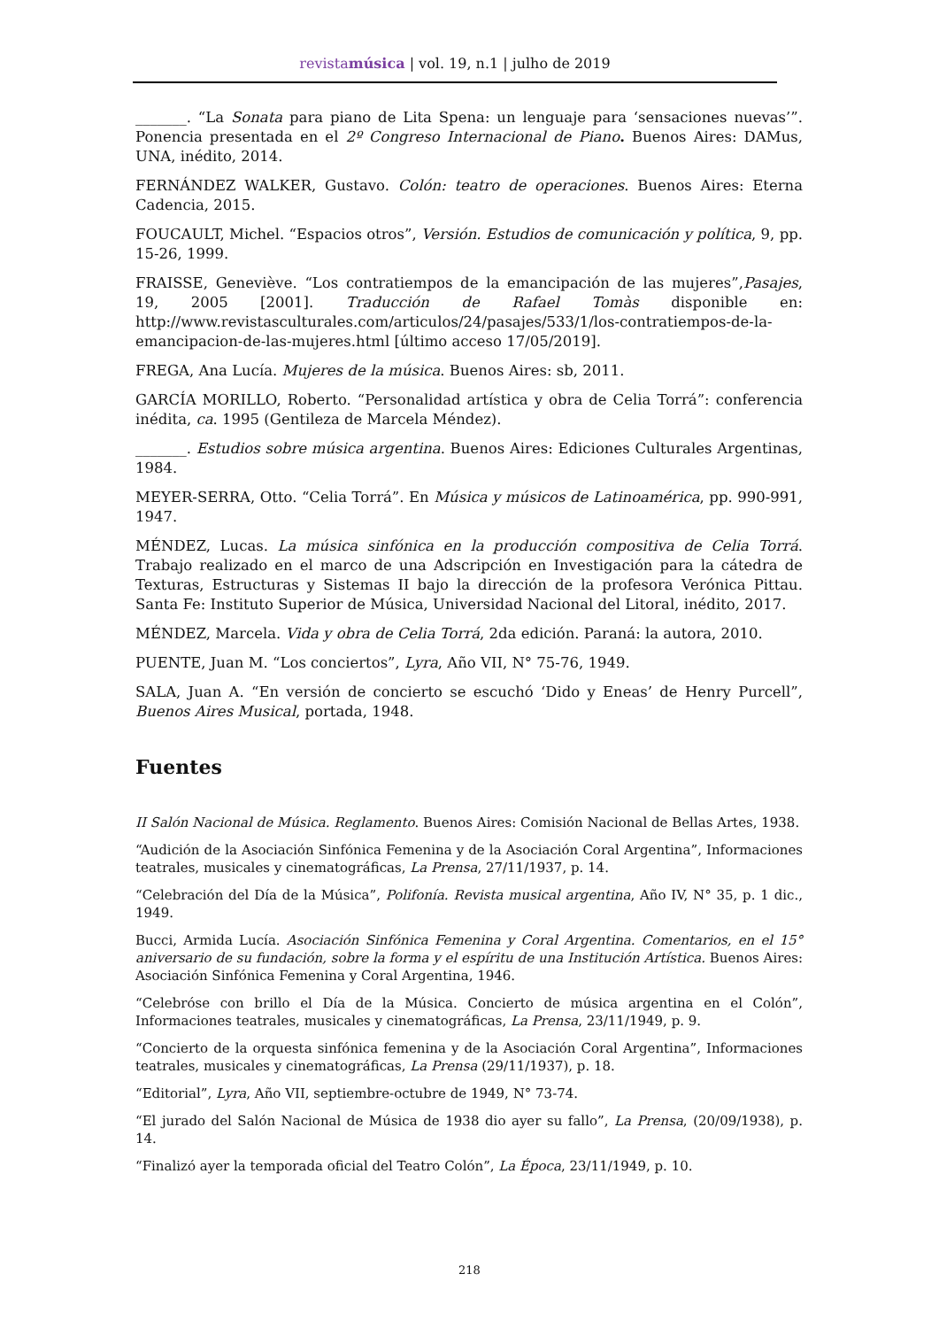revistamúsica | vol. 19, n.1 | julho de 2019
_______. “La Sonata para piano de Lita Spena: un lenguaje para ‘sensaciones nuevas’”. Ponencia presentada en el 2º Congreso Internacional de Piano. Buenos Aires: DAMus, UNA, inédito, 2014.
FERNÁNDEZ WALKER, Gustavo. Colón: teatro de operaciones. Buenos Aires: Eterna Cadencia, 2015.
FOUCAULT, Michel. “Espacios otros”, Versión. Estudios de comunicación y política, 9, pp. 15-26, 1999.
FRAISSE, Geneviève. “Los contratiempos de la emancipación de las mujeres”,Pasajes, 19, 2005 [2001]. Traducción de Rafael Tomàs disponible en: http://www.revistasculturales.com/articulos/24/pasajes/533/1/los-contratiempos-de-la-emancipacion-de-las-mujeres.html [último acceso 17/05/2019].
FREGA, Ana Lucía. Mujeres de la música. Buenos Aires: sb, 2011.
GARCÍA MORILLO, Roberto. “Personalidad artística y obra de Celia Torrá”: conferencia inédita, ca. 1995 (Gentileza de Marcela Méndez).
_______. Estudios sobre música argentina. Buenos Aires: Ediciones Culturales Argentinas, 1984.
MEYER-SERRA, Otto. “Celia Torrá”. En Música y músicos de Latinoamérica, pp. 990-991, 1947.
MÉNDEZ, Lucas. La música sinfónica en la producción compositiva de Celia Torrá. Trabajo realizado en el marco de una Adscripción en Investigación para la cátedra de Texturas, Estructuras y Sistemas II bajo la dirección de la profesora Verónica Pittau. Santa Fe: Instituto Superior de Música, Universidad Nacional del Litoral, inédito, 2017.
MÉNDEZ, Marcela. Vida y obra de Celia Torrá, 2da edición. Paraná: la autora, 2010.
PUENTE, Juan M. “Los conciertos”, Lyra, Año VII, N° 75-76, 1949.
SALA, Juan A. “En versión de concierto se escuchó ‘Dido y Eneas’ de Henry Purcell”, Buenos Aires Musical, portada, 1948.
Fuentes
II Salón Nacional de Música. Reglamento. Buenos Aires: Comisión Nacional de Bellas Artes, 1938.
“Audición de la Asociación Sinfónica Femenina y de la Asociación Coral Argentina”, Informaciones teatrales, musicales y cinematográficas, La Prensa, 27/11/1937, p. 14.
“Celebración del Día de la Música”, Polifonía. Revista musical argentina, Año IV, N° 35, p. 1 dic., 1949.
Bucci, Armida Lucía. Asociación Sinfónica Femenina y Coral Argentina. Comentarios, en el 15° aniversario de su fundación, sobre la forma y el espíritu de una Institución Artística. Buenos Aires: Asociación Sinfónica Femenina y Coral Argentina, 1946.
“Celebróse con brillo el Día de la Música. Concierto de música argentina en el Colón”, Informaciones teatrales, musicales y cinematográficas, La Prensa, 23/11/1949, p. 9.
“Concierto de la orquesta sinfónica femenina y de la Asociación Coral Argentina”, Informaciones teatrales, musicales y cinematográficas, La Prensa (29/11/1937), p. 18.
“Editorial”, Lyra, Año VII, septiembre-octubre de 1949, N° 73-74.
“El jurado del Salón Nacional de Música de 1938 dio ayer su fallo”, La Prensa, (20/09/1938), p. 14.
“Finalizó ayer la temporada oficial del Teatro Colón”, La Época, 23/11/1949, p. 10.
218